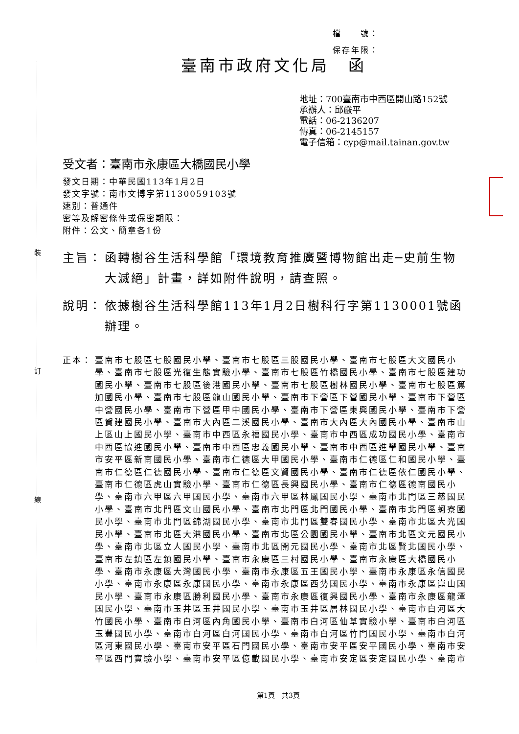裝
訂
線
檔　　號：
保存年限：
臺南市政府文化局　函
地址：700臺南市中西區開山路152號
承辦人：邱嚴平
電話：06-2136207
傳真：06-2145157
電子信箱：cyp@mail.tainan.gov.tw
受文者：臺南市永康區大橋國民小學
發文日期：中華民國113年1月2日
發文字號：南市文博字第1130059103號
速別：普通件
密等及解密條件或保密期限：
附件：公文、簡章各1份
主旨： 函轉樹谷生活科學館「環境教育推廣暨博物館出走─史前生物大滅絕」計畫，詳如附件說明，請查照。
說明： 依據樹谷生活科學館113年1月2日樹科行字第1130001號函辦理。
正本： 臺南市七股區七股國民小學、臺南市七股區三股國民小學、臺南市七股區大文國民小學、臺南市七股區光復生態實驗小學、臺南市七股區竹橋國民小學、臺南市七股區建功國民小學、臺南市七股區後港國民小學、臺南市七股區樹林國民小學、臺南市七股區篤加國民小學、臺南市七股區龍山國民小學、臺南市下營區下營國民小學、臺南市下營區中營國民小學、臺南市下營區甲中國民小學、臺南市下營區東興國民小學、臺南市下營區賀建國民小學、臺南市大內區二溪國民小學、臺南市大內區大內國民小學、臺南市山上區山上國民小學、臺南市中西區永福國民小學、臺南市中西區成功國民小學、臺南市中西區協進國民小學、臺南市中西區忠義國民小學、臺南市中西區進學國民小學、臺南市安平區新南國民小學、臺南市仁德區大甲國民小學、臺南市仁德區仁和國民小學、臺南市仁德區仁德國民小學、臺南市仁德區文賢國民小學、臺南市仁德區依仁國民小學、臺南市仁德區虎山實驗小學、臺南市仁德區長興國民小學、臺南市仁德區德南國民小學、臺南市六甲區六甲國民小學、臺南市六甲區林鳳國民小學、臺南市北門區三慈國民小學、臺南市北門區文山國民小學、臺南市北門區北門國民小學、臺南市北門區蚵寮國民小學、臺南市北門區錦湖國民小學、臺南市北門區雙春國民小學、臺南市北區大光國民小學、臺南市北區大港國民小學、臺南市北區公園國民小學、臺南市北區文元國民小學、臺南市北區立人國民小學、臺南市北區開元國民小學、臺南市北區賢北國民小學、臺南市左鎮區左鎮國民小學、臺南市永康區三村國民小學、臺南市永康區大橋國民小學、臺南市永康區大灣國民小學、臺南市永康區五王國民小學、臺南市永康區永信國民小學、臺南市永康區永康國民小學、臺南市永康區西勢國民小學、臺南市永康區崑山國民小學、臺南市永康區勝利國民小學、臺南市永康區復興國民小學、臺南市永康區龍潭國民小學、臺南市玉井區玉井國民小學、臺南市玉井區層林國民小學、臺南市白河區大竹國民小學、臺南市白河區內角國民小學、臺南市白河區仙草實驗小學、臺南市白河區玉豐國民小學、臺南市白河區白河國民小學、臺南市白河區竹門國民小學、臺南市白河區河東國民小學、臺南市安平區石門國民小學、臺南市安平區安平國民小學、臺南市安平區西門實驗小學、臺南市安平區億載國民小學、臺南市安定區安定國民小學、臺南市
第1頁　共3頁